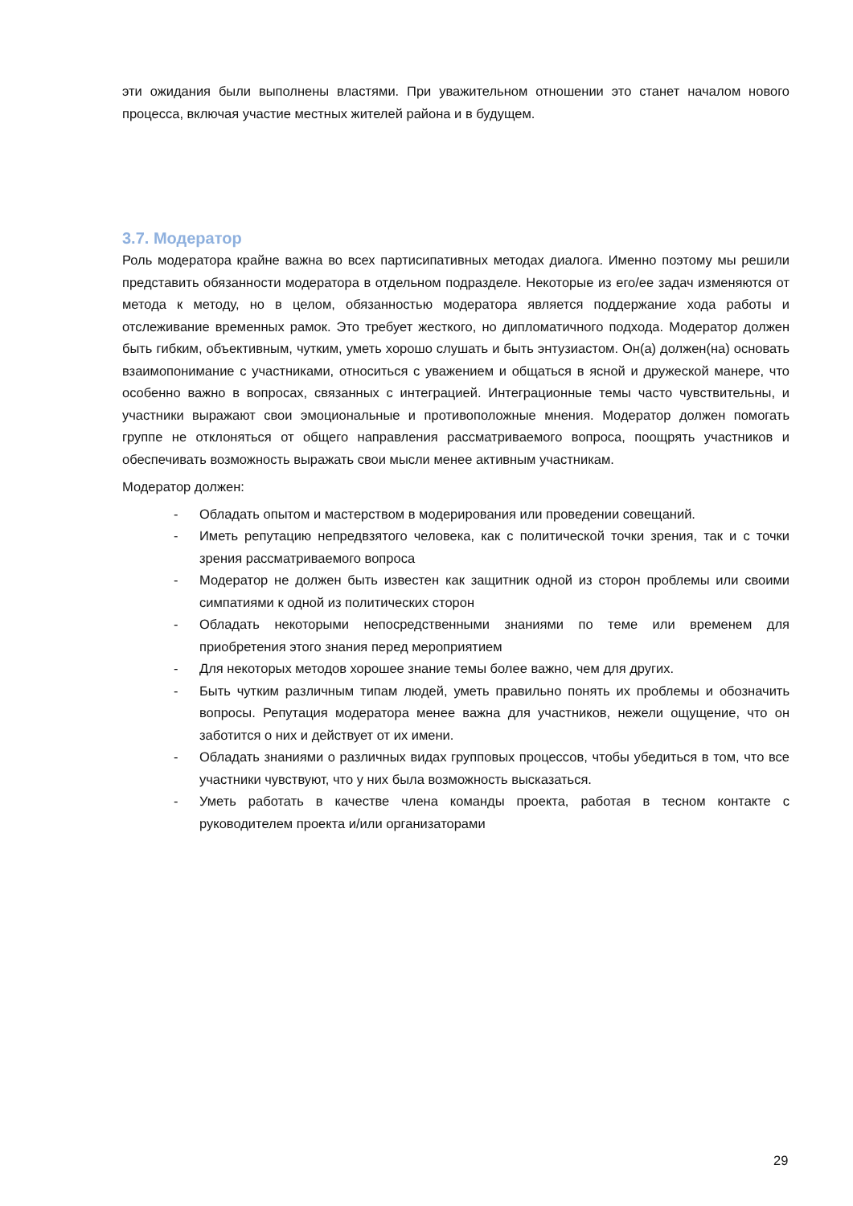эти ожидания были выполнены властями. При уважительном отношении это станет началом нового процесса, включая участие местных жителей района и в будущем.
3.7. Модератор
Роль модератора крайне важна во всех партисипативных методах диалога. Именно поэтому мы решили представить обязанности модератора в отдельном подразделе. Некоторые из его/ее задач изменяются от метода к методу, но в целом, обязанностью модератора является поддержание хода работы и отслеживание временных рамок. Это требует жесткого, но дипломатичного подхода. Модератор должен быть гибким, объективным, чутким, уметь хорошо слушать и быть энтузиастом. Он(а) должен(на) основать взаимопонимание с участниками, относиться с уважением и общаться в ясной и дружеской манере, что особенно важно в вопросах, связанных с интеграцией. Интеграционные темы часто чувствительны, и участники выражают свои эмоциональные и противоположные мнения. Модератор должен помогать группе не отклоняться от общего направления рассматриваемого вопроса, поощрять участников и обеспечивать возможность выражать свои мысли менее активным участникам.
Модератор должен:
- Обладать опытом и мастерством в модерирования или проведении совещаний.
- Иметь репутацию непредвзятого человека, как с политической точки зрения, так и с точки зрения рассматриваемого вопроса
- Модератор не должен быть известен как защитник одной из сторон проблемы или своими симпатиями к одной из политических сторон
- Обладать некоторыми непосредственными знаниями по теме или временем для приобретения этого знания перед мероприятием
- Для некоторых методов хорошее знание темы более важно, чем для других.
- Быть чутким различным типам людей, уметь правильно понять их проблемы и обозначить вопросы. Репутация модератора менее важна для участников, нежели ощущение, что он заботится о них и действует от их имени.
- Обладать знаниями о различных видах групповых процессов, чтобы убедиться в том, что все участники чувствуют, что у них была возможность высказаться.
- Уметь работать в качестве члена команды проекта, работая в тесном контакте с руководителем проекта и/или организаторами
29